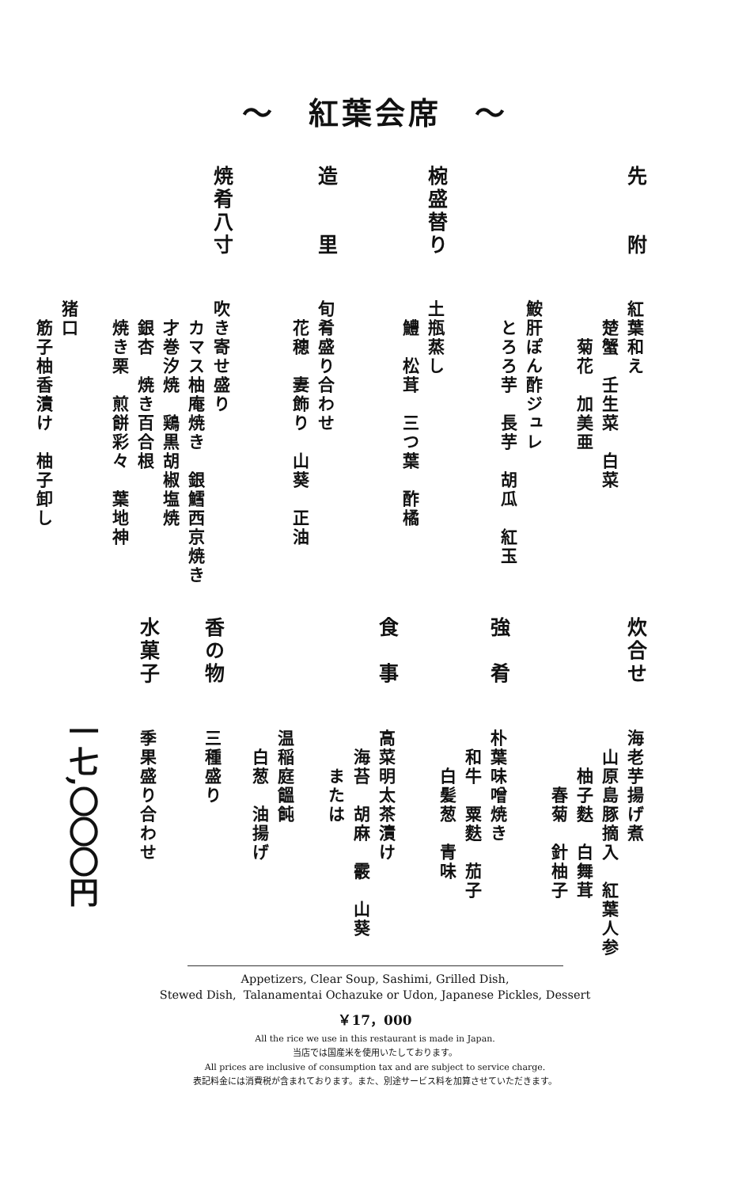～　紅葉会席　～
先　　附
紅葉和え
　楚蟹　壬生菜　白菜
　　菊花　加美亜
　
鮟肝ぽん酢ジュレ
　とろろ芋　長芋　胡瓜　紅玉
椀盛替り
土瓶蒸し
　鱧　松茸　三つ葉　酢橘
造　　里
旬肴盛り合わせ
　花穂　妻飾り　山葵　正油
焼肴八寸
吹き寄せ盛り
　カマス柚庵焼き　銀鱈西京焼き
　才巻汐焼　鶏黒胡椒塩焼
　銀杏　焼き百合根
　焼き栗　煎餅彩々　葉地神
　
猪口
　筋子柚香漬け　柚子卸し
炊合せ
海老芋揚げ煮
　山原島豚摘入　紅葉人参
　　柚子麩　白舞茸
　　　春菊　針柚子
強　肴
朴葉味噌焼き
　和牛　粟麩　茄子
　　白髪葱　青味
食　事
高菜明太茶漬け
　海苔　胡麻　霰　山葵
　　または
　
温稲庭饂飩
　白葱　油揚げ
香の物
三種盛り
水菓子
季果盛り合わせ
一七,〇〇〇円
Appetizers, Clear Soup, Sashimi, Grilled Dish,
Stewed Dish, Talanamentai Ochazuke or Udon, Japanese Pickles, Dessert
￥17，000
All the rice we use in this restaurant is made in Japan.
当店では国産米を使用いたしております。
All prices are inclusive of consumption tax and are subject to service charge.
表記料金には消費税が含まれております。また、別途サービス料を加算させていただきます。